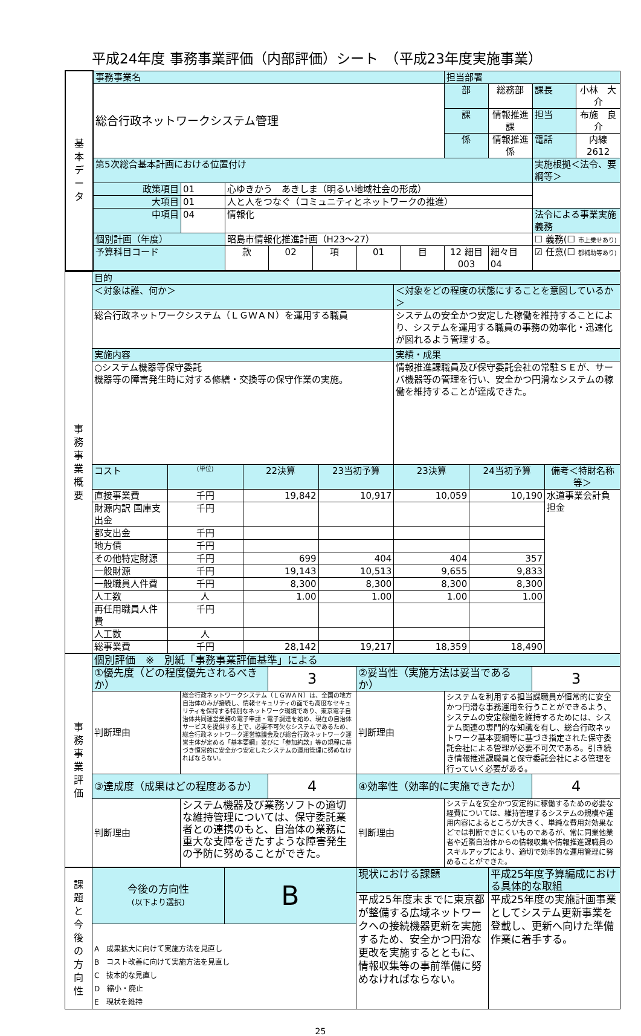平成24年度 事務事業評価（内部評価）シート　（平成23年度実施事業）
| 基 本 デ ー タ | 事務事業名 | | | | | | | 担当部署 | | | |
| | 総合行政ネットワークシステム管理 | | | | | | | 部 | 総務部 | 課長 | 小林 大介 |
| | | | | | | | | 課 | 情報推進課 | 担当 | 布施 良介 |
| | | | | | | | | 係 | 情報推進係 | 電話 | 内線2612 |
| | 第5次総合基本計画における位置付け | | | | | | | | | 実施根拠＜法令、要綱等＞ | |
| | 政策項目 | 01 | 心ゆきかう あきしま（明るい地域社会の形成） | | | | | | | | |
| | 大項目 | 01 | 人と人をつなぐ（コミュニティとネットワークの推進） | | | | | | | | |
| | 中項目 | 04 | 情報化 | | | | | | | 法令による事業実施義務 | |
| | 個別計画（年度） | | 昭島市情報化推進計画（H23～27） | | | | | | | ☐ 義務(☐ 市上乗せあり) | |
| | 予算科目コード | | 款 | 02 | 項 | 01 | 目 | 12 細目 003 | 細々目 04 | ☑ 任意(☐ 都補助等あり) | |
| 事 務 事 業 概 要 | 目的 | | | | | | |
| | ＜対象は誰、何か＞ | | | | ＜対象をどの程度の状態にすることを意図しているか＞ | | |
| | 総合行政ネットワークシステム（ＬＧＷＡＮ）を運用する職員 | | | | システムの安全かつ安定した稼働を維持することにより、システムを運用する職員の事務の効率化・迅速化が図れるよう管理する。 | | |
| | 実施内容 | | | | 実績・成果 | | |
| | ○システム機器等保守委託 機器等の障害発生時に対する修繕・交換等の保守作業の実施。 | | | | 情報推進課職員及び保守委託会社の常駐ＳＥが、サーバ機器等の管理を行い、安全かつ円滑なシステムの稼働を維持することが達成できた。 | | |
| | コスト | (単位) | 22決算 | 23当初予算 | 23決算 | 24当初予算 | 備考＜特財名称等＞ |
| | 直接事業費 | 千円 | 19,842 | 10,917 | 10,059 | 10,190 | 水道事業会計負担金 |
| | 財源内訳 国庫支出金 | 千円 | | | | | |
| | 都支出金 | 千円 | | | | | |
| | 地方債 | 千円 | | | | | |
| | その他特定財源 | 千円 | 699 | 404 | 404 | 357 | |
| | 一般財源 | 千円 | 19,143 | 10,513 | 9,655 | 9,833 | |
| | 一般職員人件費 | 千円 | 8,300 | 8,300 | 8,300 | 8,300 | |
| | 人工数 | 人 | 1.00 | 1.00 | 1.00 | 1.00 | |
| | 再任用職員人件費 | 千円 | | | | | |
| | 人工数 | 人 | | | | | |
| | 総事業費 | 千円 | 28,142 | 19,217 | 18,359 | 18,490 | |
| 事 務 事 業 評 価 | 個別評価 ※ 別紙「事務事業評価基準」による | | | | | |
| | ①優先度（どの程度優先されるべきか） | | 3 | ②妥当性（実施方法は妥当であるか） | | 3 |
| | 判断理由 | 総合行政ネットワークシステム（ＬＧＷＡＮ）は、全国の地方自治体のみが接続し、情報セキュリティの面でも高度なセキュリティを保持する特別なネットワーク環境であり、東京電子自治体共同運営業務の電子申請・電子調達を始め、現在の自治体サービスを提供する上で、必要不可欠なシステムであるため、総合行政ネットワーク運営協議会及び総合行政ネットワーク運営主体が定める「基本要綱」並びに「参加約款」等の規程に基づき恒常的に安全かつ安定したシステムの運用管理に努めなければならない。 | | 判断理由 | システムを利用する担当課職員が恒常的に安全かつ円滑な事務運用を行うことができるよう、システムの安定稼働を維持するためには、システム関連の専門的な知識を有し、総合行政ネットワーク基本要綱等に基づき指定された保守委託会社による管理が必要不可欠である。引き続き情報推進課職員と保守委託会社による管理を行っていく必要がある。 | |
| | ③達成度（成果はどの程度あるか） | | 4 | ④効率性（効率的に実施できたか） | | 4 |
| | 判断理由 | システム機器及び業務ソフトの適切な維持管理については、保守委託業者との連携のもと、自治体の業務に重大な支障をきたすような障害発生の予防に努めることができた。 | | 判断理由 | システムを安全かつ安定的に稼働するための必要な経費については、維持管理するシステムの規模や運用内容によるところが大きく、単純な費用対効果などでは判断できにくいものであるが、常に同業他業者や近隣自治体からの情報収集や情報推進課職員のスキルアップにより、適切で効率的な運用管理に努めることができた。 | |
| 課 題 と 今 後 の 方 向 性 | 今後の方向性 (以下より選択) | B | 現状における課題 | 平成25年度予算編成における具体的な取組 |
| | | | 平成25年度末までに東京都が整備する広域ネットワークへの接続機器更新を実施するため、安全かつ円滑な更改を実施するとともに、情報収集等の事前準備に努めなければならない。 | 平成25年度の実施計画事業としてシステム更新事業を登載し、更新へ向けた準備作業に着手する。 |
| | A 成果拡大に向けて実施方法を見直し B コスト改善に向けて実施方法を見直し C 抜本的な見直し D 縮小・廃止 E 現状を維持 | | | |
25